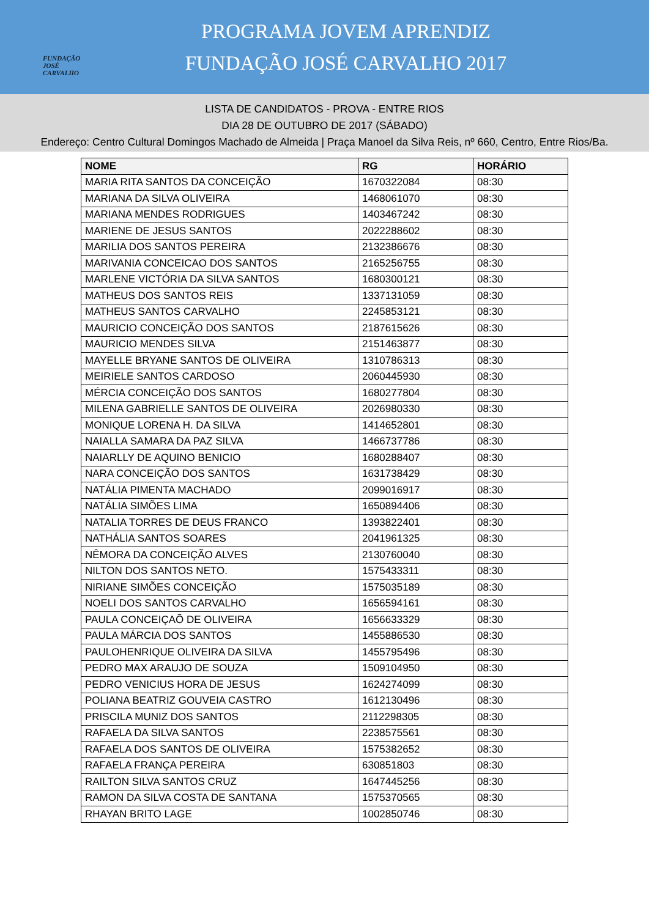FUNDAÇÃO JOSÉ CARVALHO
PROGRAMA JOVEM APRENDIZ
FUNDAÇÃO JOSÉ CARVALHO 2017
LISTA DE CANDIDATOS - PROVA - ENTRE RIOS
DIA 28 DE OUTUBRO DE 2017 (SÁBADO)
Endereço: Centro Cultural Domingos Machado de Almeida | Praça Manoel da Silva Reis, nº 660, Centro, Entre Rios/Ba.
| NOME | RG | HORÁRIO |
| --- | --- | --- |
| MARIA RITA SANTOS DA CONCEIÇÃO | 1670322084 | 08:30 |
| MARIANA DA SILVA OLIVEIRA | 1468061070 | 08:30 |
| MARIANA MENDES RODRIGUES | 1403467242 | 08:30 |
| MARIENE DE JESUS SANTOS | 2022288602 | 08:30 |
| MARILIA DOS SANTOS PEREIRA | 2132386676 | 08:30 |
| MARIVANIA CONCEICAO DOS SANTOS | 2165256755 | 08:30 |
| MARLENE VICTÓRIA DA SILVA SANTOS | 1680300121 | 08:30 |
| MATHEUS DOS SANTOS REIS | 1337131059 | 08:30 |
| MATHEUS SANTOS CARVALHO | 2245853121 | 08:30 |
| MAURICIO CONCEIÇÃO DOS SANTOS | 2187615626 | 08:30 |
| MAURICIO MENDES SILVA | 2151463877 | 08:30 |
| MAYELLE BRYANE SANTOS DE OLIVEIRA | 1310786313 | 08:30 |
| MEIRIELE SANTOS CARDOSO | 2060445930 | 08:30 |
| MÉRCIA CONCEIÇÃO DOS SANTOS | 1680277804 | 08:30 |
| MILENA GABRIELLE SANTOS DE OLIVEIRA | 2026980330 | 08:30 |
| MONIQUE LORENA H. DA SILVA | 1414652801 | 08:30 |
| NAIALLA SAMARA DA PAZ SILVA | 1466737786 | 08:30 |
| NAIARLLY DE AQUINO BENICIO | 1680288407 | 08:30 |
| NARA CONCEIÇÃO DOS SANTOS | 1631738429 | 08:30 |
| NATÁLIA PIMENTA MACHADO | 2099016917 | 08:30 |
| NATÁLIA SIMÕES LIMA | 1650894406 | 08:30 |
| NATALIA TORRES DE DEUS FRANCO | 1393822401 | 08:30 |
| NATHÁLIA SANTOS SOARES | 2041961325 | 08:30 |
| NÊMORA DA CONCEIÇÃO ALVES | 2130760040 | 08:30 |
| NILTON DOS SANTOS NETO. | 1575433311 | 08:30 |
| NIRIANE SIMÕES CONCEIÇÃO | 1575035189 | 08:30 |
| NOELI DOS SANTOS CARVALHO | 1656594161 | 08:30 |
| PAULA CONCEIÇAÕ DE OLIVEIRA | 1656633329 | 08:30 |
| PAULA MÁRCIA DOS SANTOS | 1455886530 | 08:30 |
| PAULOHENRIQUE OLIVEIRA DA SILVA | 1455795496 | 08:30 |
| PEDRO MAX ARAUJO DE SOUZA | 1509104950 | 08:30 |
| PEDRO VENICIUS HORA DE JESUS | 1624274099 | 08:30 |
| POLIANA BEATRIZ GOUVEIA CASTRO | 1612130496 | 08:30 |
| PRISCILA MUNIZ DOS SANTOS | 2112298305 | 08:30 |
| RAFAELA DA SILVA SANTOS | 2238575561 | 08:30 |
| RAFAELA DOS SANTOS DE OLIVEIRA | 1575382652 | 08:30 |
| RAFAELA FRANÇA PEREIRA | 630851803 | 08:30 |
| RAILTON SILVA SANTOS CRUZ | 1647445256 | 08:30 |
| RAMON DA SILVA COSTA DE SANTANA | 1575370565 | 08:30 |
| RHAYAN BRITO LAGE | 1002850746 | 08:30 |